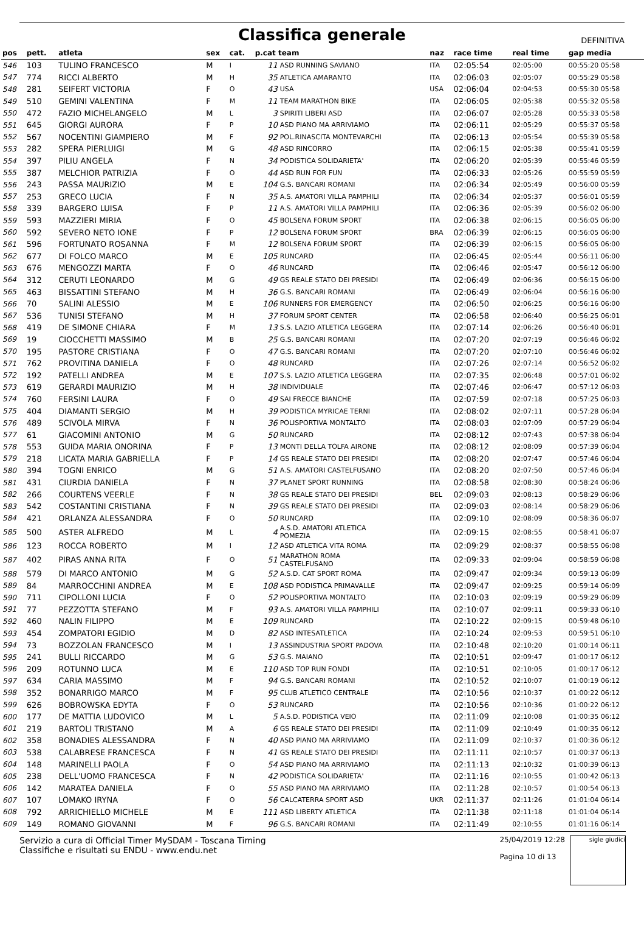Classifica generale
DEFINITIVA
| pos | pett. | atleta | sex | cat. | p.cat team | | naz | race time | real time | gap media |
| --- | --- | --- | --- | --- | --- | --- | --- | --- | --- | --- |
| 546 | 103 | TULINO FRANCESCO | M | I | 11 | ASD RUNNING SAVIANO | ITA | 02:05:54 | 02:05:00 | 00:55:20 05:58 |
| 547 | 774 | RICCI ALBERTO | M | H | 35 | ATLETICA AMARANTO | ITA | 02:06:03 | 02:05:07 | 00:55:29 05:58 |
| 548 | 281 | SEIFERT VICTORIA | F | O | 43 | USA | USA | 02:06:04 | 02:04:53 | 00:55:30 05:58 |
| 549 | 510 | GEMINI VALENTINA | F | M | 11 | TEAM MARATHON BIKE | ITA | 02:06:05 | 02:05:38 | 00:55:32 05:58 |
| 550 | 472 | FAZIO MICHELANGELO | M | L | 3 | SPIRITI LIBERI ASD | ITA | 02:06:07 | 02:05:28 | 00:55:33 05:58 |
| 551 | 645 | GIORGI AURORA | F | P | 10 | ASD PIANO MA ARRIVIAMO | ITA | 02:06:11 | 02:05:29 | 00:55:37 05:58 |
| 552 | 567 | NOCENTINI GIAMPIERO | M | F | 92 | POL.RINASCITA MONTEVARCHI | ITA | 02:06:13 | 02:05:54 | 00:55:39 05:58 |
| 553 | 282 | SPERA PIERLUIGI | M | G | 48 | ASD RINCORRO | ITA | 02:06:15 | 02:05:38 | 00:55:41 05:59 |
| 554 | 397 | PILIU ANGELA | F | N | 34 | PODISTICA SOLIDARIETA' | ITA | 02:06:20 | 02:05:39 | 00:55:46 05:59 |
| 555 | 387 | MELCHIOR PATRIZIA | F | O | 44 | ASD RUN FOR FUN | ITA | 02:06:33 | 02:05:26 | 00:55:59 05:59 |
| 556 | 243 | PASSA MAURIZIO | M | E | 104 | G.S. BANCARI ROMANI | ITA | 02:06:34 | 02:05:49 | 00:56:00 05:59 |
| 557 | 253 | GRECO LUCIA | F | N | 35 | A.S. AMATORI VILLA PAMPHILI | ITA | 02:06:34 | 02:05:37 | 00:56:01 05:59 |
| 558 | 339 | BARGERO LUISA | F | P | 11 | A.S. AMATORI VILLA PAMPHILI | ITA | 02:06:36 | 02:05:39 | 00:56:02 06:00 |
| 559 | 593 | MAZZIERI MIRIA | F | O | 45 | BOLSENA FORUM SPORT | ITA | 02:06:38 | 02:06:15 | 00:56:05 06:00 |
| 560 | 592 | SEVERO NETO IONE | F | P | 12 | BOLSENA FORUM SPORT | BRA | 02:06:39 | 02:06:15 | 00:56:05 06:00 |
| 561 | 596 | FORTUNATO ROSANNA | F | M | 12 | BOLSENA FORUM SPORT | ITA | 02:06:39 | 02:06:15 | 00:56:05 06:00 |
| 562 | 677 | DI FOLCO MARCO | M | E | 105 | RUNCARD | ITA | 02:06:45 | 02:05:44 | 00:56:11 06:00 |
| 563 | 676 | MENGOZZI MARTA | F | O | 46 | RUNCARD | ITA | 02:06:46 | 02:05:47 | 00:56:12 06:00 |
| 564 | 312 | CERUTI LEONARDO | M | G | 49 | GS REALE STATO DEI PRESIDI | ITA | 02:06:49 | 02:06:36 | 00:56:15 06:00 |
| 565 | 463 | BISSATTINI STEFANO | M | H | 36 | G.S. BANCARI ROMANI | ITA | 02:06:49 | 02:06:04 | 00:56:16 06:00 |
| 566 | 70 | SALINI ALESSIO | M | E | 106 | RUNNERS FOR EMERGENCY | ITA | 02:06:50 | 02:06:25 | 00:56:16 06:00 |
| 567 | 536 | TUNISI STEFANO | M | H | 37 | FORUM SPORT CENTER | ITA | 02:06:58 | 02:06:40 | 00:56:25 06:01 |
| 568 | 419 | DE SIMONE CHIARA | F | M | 13 | S.S. LAZIO ATLETICA LEGGERA | ITA | 02:07:14 | 02:06:26 | 00:56:40 06:01 |
| 569 | 19 | CIOCCHETTI MASSIMO | M | B | 25 | G.S. BANCARI ROMANI | ITA | 02:07:20 | 02:07:19 | 00:56:46 06:02 |
| 570 | 195 | PASTORE CRISTIANA | F | O | 47 | G.S. BANCARI ROMANI | ITA | 02:07:20 | 02:07:10 | 00:56:46 06:02 |
| 571 | 762 | PROVITINA DANIELA | F | O | 48 | RUNCARD | ITA | 02:07:26 | 02:07:14 | 00:56:52 06:02 |
| 572 | 192 | PATELLI ANDREA | M | E | 107 | S.S. LAZIO ATLETICA LEGGERA | ITA | 02:07:35 | 02:06:48 | 00:57:01 06:02 |
| 573 | 619 | GERARDI MAURIZIO | M | H | 38 | INDIVIDUALE | ITA | 02:07:46 | 02:06:47 | 00:57:12 06:03 |
| 574 | 760 | FERSINI LAURA | F | O | 49 | SAI FRECCE BIANCHE | ITA | 02:07:59 | 02:07:18 | 00:57:25 06:03 |
| 575 | 404 | DIAMANTI SERGIO | M | H | 39 | PODISTICA MYRICAE TERNI | ITA | 02:08:02 | 02:07:11 | 00:57:28 06:04 |
| 576 | 489 | SCIVOLA MIRVA | F | N | 36 | POLISPORTIVA MONTALTO | ITA | 02:08:03 | 02:07:09 | 00:57:29 06:04 |
| 577 | 61 | GIACOMINI ANTONIO | M | G | 50 | RUNCARD | ITA | 02:08:12 | 02:07:43 | 00:57:38 06:04 |
| 578 | 553 | GUIDA MARIA ONORINA | F | P | 13 | MONTI DELLA TOLFA AIRONE | ITA | 02:08:12 | 02:08:09 | 00:57:39 06:04 |
| 579 | 218 | LICATA MARIA GABRIELLA | F | P | 14 | GS REALE STATO DEI PRESIDI | ITA | 02:08:20 | 02:07:47 | 00:57:46 06:04 |
| 580 | 394 | TOGNI ENRICO | M | G | 51 | A.S. AMATORI CASTELFUSANO | ITA | 02:08:20 | 02:07:50 | 00:57:46 06:04 |
| 581 | 431 | CIURDIA DANIELA | F | N | 37 | PLANET SPORT RUNNING | ITA | 02:08:58 | 02:08:30 | 00:58:24 06:06 |
| 582 | 266 | COURTENS VEERLE | F | N | 38 | GS REALE STATO DEI PRESIDI | BEL | 02:09:03 | 02:08:13 | 00:58:29 06:06 |
| 583 | 542 | COSTANTINI CRISTIANA | F | N | 39 | GS REALE STATO DEI PRESIDI | ITA | 02:09:03 | 02:08:14 | 00:58:29 06:06 |
| 584 | 421 | ORLANZA ALESSANDRA | F | O | 50 | RUNCARD | ITA | 02:09:10 | 02:08:09 | 00:58:36 06:07 |
| 585 | 500 | ASTER ALFREDO | M | L | 4 | A.S.D. AMATORI ATLETICA POMEZIA | ITA | 02:09:15 | 02:08:55 | 00:58:41 06:07 |
| 586 | 123 | ROCCA ROBERTO | M | I | 12 | ASD ATLETICA VITA ROMA | ITA | 02:09:29 | 02:08:37 | 00:58:55 06:08 |
| 587 | 402 | PIRAS ANNA RITA | F | O | 51 | MARATHON ROMA CASTELFUSANO | ITA | 02:09:33 | 02:09:04 | 00:58:59 06:08 |
| 588 | 579 | DI MARCO ANTONIO | M | G | 52 | A.S.D. CAT SPORT ROMA | ITA | 02:09:47 | 02:09:34 | 00:59:13 06:09 |
| 589 | 84 | MARROCCHINI ANDREA | M | E | 108 | ASD PODISTICA PRIMAVALLE | ITA | 02:09:47 | 02:09:25 | 00:59:14 06:09 |
| 590 | 711 | CIPOLLONI LUCIA | F | O | 52 | POLISPORTIVA MONTALTO | ITA | 02:10:03 | 02:09:19 | 00:59:29 06:09 |
| 591 | 77 | PEZZOTTA STEFANO | M | F | 93 | A.S. AMATORI VILLA PAMPHILI | ITA | 02:10:07 | 02:09:11 | 00:59:33 06:10 |
| 592 | 460 | NALIN FILIPPO | M | E | 109 | RUNCARD | ITA | 02:10:22 | 02:09:15 | 00:59:48 06:10 |
| 593 | 454 | ZOMPATORI EGIDIO | M | D | 82 | ASD INTESATLETICA | ITA | 02:10:24 | 02:09:53 | 00:59:51 06:10 |
| 594 | 73 | BOZZOLAN FRANCESCO | M | I | 13 | ASSINDUSTRIA SPORT PADOVA | ITA | 02:10:48 | 02:10:20 | 01:00:14 06:11 |
| 595 | 241 | BULLI RICCARDO | M | G | 53 | G.S. MAIANO | ITA | 02:10:51 | 02:09:47 | 01:00:17 06:12 |
| 596 | 209 | ROTUNNO LUCA | M | E | 110 | ASD TOP RUN FONDI | ITA | 02:10:51 | 02:10:05 | 01:00:17 06:12 |
| 597 | 634 | CARIA MASSIMO | M | F | 94 | G.S. BANCARI ROMANI | ITA | 02:10:52 | 02:10:07 | 01:00:19 06:12 |
| 598 | 352 | BONARRIGO MARCO | M | F | 95 | CLUB ATLETICO CENTRALE | ITA | 02:10:56 | 02:10:37 | 01:00:22 06:12 |
| 599 | 626 | BOBROWSKA EDYTA | F | O | 53 | RUNCARD | ITA | 02:10:56 | 02:10:36 | 01:00:22 06:12 |
| 600 | 177 | DE MATTIA LUDOVICO | M | L | 5 | A.S.D. PODISTICA VEIO | ITA | 02:11:09 | 02:10:08 | 01:00:35 06:12 |
| 601 | 219 | BARTOLI TRISTANO | M | A | 6 | GS REALE STATO DEI PRESIDI | ITA | 02:11:09 | 02:10:49 | 01:00:35 06:12 |
| 602 | 358 | BONADIES ALESSANDRA | F | N | 40 | ASD PIANO MA ARRIVIAMO | ITA | 02:11:09 | 02:10:37 | 01:00:36 06:12 |
| 603 | 538 | CALABRESE FRANCESCA | F | N | 41 | GS REALE STATO DEI PRESIDI | ITA | 02:11:11 | 02:10:57 | 01:00:37 06:13 |
| 604 | 148 | MARINELLI PAOLA | F | O | 54 | ASD PIANO MA ARRIVIAMO | ITA | 02:11:13 | 02:10:32 | 01:00:39 06:13 |
| 605 | 238 | DELL'UOMO FRANCESCA | F | N | 42 | PODISTICA SOLIDARIETA' | ITA | 02:11:16 | 02:10:55 | 01:00:42 06:13 |
| 606 | 142 | MARATEA DANIELA | F | O | 55 | ASD PIANO MA ARRIVIAMO | ITA | 02:11:28 | 02:10:57 | 01:00:54 06:13 |
| 607 | 107 | LOMAKO IRYNA | F | O | 56 | CALCATERRA SPORT ASD | UKR | 02:11:37 | 02:11:26 | 01:01:04 06:14 |
| 608 | 792 | ARRICHIELLO MICHELE | M | E | 111 | ASD LIBERTY ATLETICA | ITA | 02:11:38 | 02:11:18 | 01:01:04 06:14 |
| 609 | 149 | ROMANO GIOVANNI | M | F | 96 | G.S. BANCARI ROMANI | ITA | 02:11:49 | 02:10:55 | 01:01:16 06:14 |
Servizio a cura di Official Timer MySDAM - Toscana Timing
Classifiche e risultati su ENDU - www.endu.net
25/04/2019 12:28
Pagina 10 di 13
sigle giudici